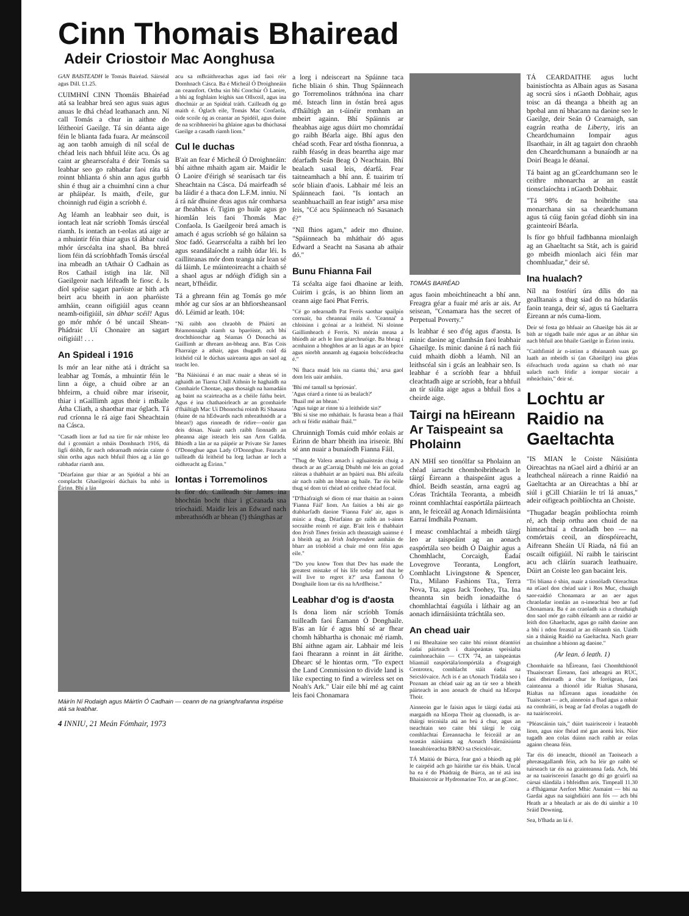Cinn Thomais Bhairead
Adeir Criostoir Mac Aonghusa
GAN BAISTEADH le Tomás Bairéad. Sáirséal agus Dill. £1.25.
CUIMHNÍ CINN Thomáis Bhairéad atá sa leabhar breá seo agus suas agus anuas le dhá chéad leathanach ann. Ní call Tomás a chur in aithne do léitheoirí Gaeilge. Tá sin déanta aige féin le blianta fada fuara. Ar meánscoil ag aon taobh amuigh di níl scéal de chéad leis nach bhfuil léite acu. Ós ag caint ar ghearrscéalta é deir Tomás sa leabhar seo go rabhadar faoi ráta tá roinnt bhlianta ó shin ann agus gurbh shin é thug air a chuimhní cinn a chur ar pháipéar. Is maith, d'eile, gur choinnigh rud éigin a scríobh é.
Ag léamh an leabhair seo duit, is iontach leat nár scríobh Tomás úrscéal riamh. Is iontach an t-eolas atá aige ar a mhuintir féin thiar agus tá ábhar cuid mhór úrscéalta ina shaol. Ba bhreá liom féin dá scríobhfadh Tomás úrscéal ina mbeadh an tAthair Ó Cadhain as Ros Cathail istigh ina lár. Níl Gaeilgeoir nach léifeadh le fiosc é. Is díol spéise sagart paróiste ar bith ach beirt acu bheith in aon pharóiste amháin, ceann oifigiúil agus ceann neamh-oifigiúil, sin ábhar scéil! Agus go mór mhór ó bé uncail Shean-Phádraic Uí Chonaire an sagart oifigiúil! . . .
An Spideal i 1916
Is mór an lear nithe atá i dtrácht sa leabhar ag Tomás, a mhuintir féin le linn a óige, a chuid oibre ar an bhfeirm, a chuid oibre mar iriseoir, thiar i nGaillimh agus thoir i mBaile Átha Cliath, a shaothar mar óglach. Tá rud críonna le rá aige faoi Sheachtain na Cásca.
"Casadh liom ar fud na tíre fir nár mhiste leo dul i gcontúirt a mbáis Domhnach 1916, dá ligfí dóibh, fir nach ndearnadh mórán cainte ó shin orthu agus nach bhfuil fhios ag a lán go rabhadar riamh ann.
"Déarfainn gur thiar ar an Spidéal a bhí an complacht Ghaeilgeoirí dúchais ba mhó in Éirinn. Bhí a lán
acu sa mBráithreachas agus iad faoi réir Domhnach Cásca. Ba é Micheál Ó Droighneáin an ceannfort. Orthu sin bhí Conchúr Ó Laoire, a bhí ag foghlaim leighis san Ollscoil, agus ina dhochtúir ar an Spidéal tráth. Cailleadh óg go maith é. Óglach eile, Tomás Mac Confaola, oide scoile óg as ceantar an Spidéil, agus duine de na scríbhneoirí ba ghlaine agus ba dhúchasaí Gaeilge a casadh riamh liom."
Cul le duchas
B'ait an fear é Micheál Ó Droighneáin: bhí aithne mhaith agam air. Maidir le Ó Laoire d'éirigh sé searúsach tar éis Sheachtain na Cásca. Dá mairfeadh sé ba láidir é a thaca don L.F.M. inniu. Ní á rá nár dhuine deas agus nár comharsa ar fheabhas é. Tigim go huile agus go hiomlán leis faoi Thomás Mac Confaola. Is Gaeilgeoir breá amach is amach é agus scríobh sé go hálainn sa Stoc fadó. Gearrscéalta a raibh brí leo agus seandálaíocht a raibh údar léi. Is cailliteanas mór dom teanga nár lean sé dá láimh. Le múinteoireacht a chaith sé a shaol agus ar ndóigh d'ídigh sin a neart, b'fhéidir.
Tá a ghreann féin ag Tomás go mór mhór ag cur síos ar an bhfiorsheansaol dó. Léimid ar leath. 104:
"Ní raibh aon chraobh de Pháirtí an Réamonnaigh riamh sa bparóiste, ach bhí drochthionchar ag Séamas Ó Donnchú as Gaillimh ar dhream an-bheag ann. B'as Cois Fharraige a athair, agus thugadh cuid dá leithéid cúl le dúchas uaireanta agus an saol ag teacht leo.
"Ba Náisiúnaí é an mac nuair a sheas sé in aghaidh an Tiarna Chill Aithnín le haghaidh na Comhairle Chontae, agus thosaigh na hamadáin ag baint na scairteacha as a chéile fúthu beirt. Agus é ina chathaoirleach ar an gcomhairle d'fháiltigh Mac Uí Dhonnchú roimh Rí Shasana (duine de na hEdwards nach mbreathnódh ar a bhean!) agus rinneadh de ridire—onóir gan deis dósan. Nuair nach raibh fionnadh an pheanna aige isteach leis san Arm Gallda. Bhíodh a lán ar na páipéir ar Private Sir James O'Donoghue agus Lady O'Donoghue. Fearacht tuilleadh dá leithéid ba lorg lachan ar loch a oidhreacht ag Éirinn."
Iontas i Torremolinos
Is fíor dó. Cailleadh Sir James ina bhochtán bocht thiar i gCeanada sna tríochaidí. Maidir leis an Edward nach mbreathnódh ar bhean (!) thángthas ar
a lorg i ndeisceart na Spáinne taca fiche bliain ó shin. Thug Spáinneach go Torremolinos tráthnóna ina charr mé. Isteach linn in óstán breá agus d'fháiltigh an t-úinéir romham an mbeirt againn. Bhí Spáinnis ar fheabhas aige agus dúirt mo chomrádaí go raibh Béarla aige. Bhí agus den chéad scoth. Fear ard tóstha fionnrua, a raibh féasóg in deas bearrtha aige mar déarfadh Seán Beag Ó Neachtain. Bhí bealach uasal leis, déarfá. Fear taitneamhach a bhí ann. É tuairim trí scór bliain d'aois. Labhair mé leis an Spáinneach faoi. "Is iontach an seanbhuachaill an fear istigh" arsa mise leis, "Cé acu Spáinneach nó Sasanach é?"
"Níl fhios agam," adeir mo dhuine. "Spáinneach ba mháthair dó agus Edward a Seacht na Sasana ab athair dó."
Bunu Fhianna Fail
Tá scéalta aige faoi dhaoine ar leith. Cuirim i gcás, is ao bhinn liom an ceann aige faoi Phat Ferris.
"Cé go ndearnadh Pat Ferris saothar spailpín corruair, ba cheannaí mála é. 'Ceannaí' a chloisinn i gcónaí ar a leithéid. Ní sloinne Gaillimheach é Ferris. Ní mórán measa a bhíodh air ach le linn géarchruóige. Ba bheag í acmhainn a bhogbhos ar an lá agus ar an bpíce agus níorbh annamh ag éagaoin bolscóideacha é."
'Ní fhaca muid leis na cianta thú,' arsa gaol dom leis uair amháin.
'Bhí mé tamall sa bpríosún'.
'Agus céard a rinne tú as bealach?'
'Buail mé an bhean.'
'Agus tuige ar rinne tú a leithéide sin?'
'Bhí sí sise mo mháthair. Is furasta bean a fháil ach ní féidir máthair fháil.'"
Chruinnigh Tomás cuid mhór eolais ar Éirinn de bharr bheith ina iriseoir. Bhí sé ann nuair a bunaíodh Fianna Fáil.
"Thug de Valera amach i ngluaisteán chuig a theach ar an gCarraig Dhubh mé leis an gcéad ráiteas a thabhairt ar an bpáirtí nua. Bhí aifeála air nach raibh an bhean ag baile. Tar éis béile thug sé dom trí chéad nó ceithre chéad focal.
"D'fhiafraigh sé díom cé mar thaitin an t-ainm 'Fianna Fáil' liom. An faitíos a bhí air go dtabharfadh daoine 'Fianna Fale' air, agus is minic a thug. Déarfainn go raibh an t-ainm socraithe roimh ré aige. B'ait leis é thabhairt don Irish Times freisin ach theastaigh uaimse é a bheith ag an Irish Independent amháin de bharr an trioblóid a chuir mé orm féin agus eile."
"'Do you know Tom that Dev has made the greatest mistake of his life today and that he will live to regret it?' arsa Éamonn Ó Donghaile liom tar éis na hArdfheise."
Leabhar d'og is d'aosta
Is dona liom nár scríobh Tomás tuilleadh faoi Éamann Ó Donghaile. B'as an Iúr é agus bhí sé ar fhear chomh hábhartha is chonaic mé riamh. Bhí aithne agam air. Labhair mé leis faoi fhearann a roinnt in áit áirithe. Dhearc sé le hiontas orm. "To expect the Land Commission to divide land is like expecting to find a wireless set on Noah's Ark." Uair eile bhí mé ag caint leis faoi Chonamara
TOMÁS BAIRÉAD
agus faoin mboichtíneacht a bhí ann. Freagra géar a fuair mé arís ar ais. Ar seisean, "Conamara has the secret of Perpetual Poverty."
Is leabhar é seo d'óg agus d'aosta. Is minic daoine ag clamhsán faoi leabhair Ghaeilge. Is minic daoine á rá nach fiú cuid mhaith díobh a léamh. Níl an leithscéal sin i gcás an leabhair seo. Is leabhar é a scríobh fear a bhfuil cleachtadh aige ar scríobh, fear a bhfuil an tír siúlta aige agus a bhfuil fios a cheirde aige.
Tairgi na hEireann Ar Taispeaint sa Pholainn
AN MHÍ seo tionólfar sa Pholainn an chéad iarracht chomhoibritheach le táirgí Éireann a thaispeáint agus a dhíol. Beidh seastán, arna eagrú ag Córas Tráchtála Teoranta, a mbeidh roinnt comhlachtaí easpórtála páirteach ann, le feiceáil ag Aonach Idirnáisiúnta Earraí Imdhála Poznam.
I measc comhlachtaí a mbeidh táirgí leo ar taispeáint ag an aonach easpórtála seo beidh Ó Daighir agus a Chomhlacht, Corcaigh, Éadaí Lovegrove Teoranta, Longfort, Comhlacht Livingstone & Spencer, Tta., Milano Fashions Tta., Terra Nova, Tta. agus Jack Toohey, Tta. Ina theannta sin beidh ionadaithe ó chomhlachtaí éagsúla i láthair ag an aonach idirnáisiúnta tráchtála seo.
An chead uair
I mí Bhealtaine seo caite bhí roinnt déantóirí éadaí páirteach i dtaispeántas speisialta cuimhneacháin — CTX '74, an taispeántas bliantúil easpórtála/iompórtála a d'eagraigh Centrotex, comhlacht stáit éadaí na Seicslóvaice. Ach is é an tAonach Trádála seo i Poznam an chéad uair ag an tír seo a bheith páirteach in aon aonach de chuid na hEorpa Thoir.
Ainneoin gur le faisin agus le táirgí éadaí atá margaidh na hEorpa Thoir ag cluonadh, is ar-tháirgí teicniúla atá an brú á chur, agus an tseachtain seo caite bhí táirgí le cúig comhlachtaí Éireannacha le feiceáil ar an seastán náisiúnta ag Aonach Idirnáisiúnta Innealtóireachta BRNO sa tSeicslóvaic.
TÁ Maitiú de Búrca, fear gnó a bhíodh ag plé le cairpéid ach go háirithe tar éis bháis. Uncal ba ea é do Phádraig de Búrca, an té atá ina Bhainistcoir ar Hydromarine Tco. ar an gCnoc.
TÁ CEARDAITHE agus lucht bainistíochta as Albain agus as Sasana ag socrú síos i nGaoth Dobhair, agus toisc an dá theanga a bheith ag an bpobal ann ní bhacann na daoine seo le Gaeilge, deir Seán Ó Cearnaigh, san eagrán reatha de Liberty, iris an Cheardchumainn Iompair agus Ilsaothair, in ált ag tagairt don chraobh den Cheardchumann a bunaíodh ar na Doirí Beaga le déanaí.
Tá baint ag an gCeardchumann seo le ceithre mhonarcha ar an eastát tionsclaíochta i nGaoth Dobhair.
"Tá 98% de na hoibrithe sna monarchana sin sa cheardchumann agus tá cúig faoin gcéad díobh sin ina gcainteoirí Béarla.
Is fíor go bhfuil fadhbanna mionlaigh ag an Ghaeltacht sa Stát, ach is gairid go mbeidh mionlach aici féin mar chomhluadar," deir sé.
Ina hualach?
Níl na fostóirí úra dílis do na gealltanais a thug siad do na húdaráis faoin teanga, deir sé, agus tá Gaeltarra Éireann ar nós cuma-liom.
Deir sé fosta go bhfuair an Ghaeilge bás áit ar bith ar tógadh baile mór agus ar an ábhar sin nach bhfuil aon bhaile Gaeilge in Éirinn inniu.
"Caithfimid ár n-intinn a dhéanamh suas go luath an mbeidh sí (an Ghaeilge) ina gléas éifeachtach troda againn sa chath nó mar ualach nach féidir a iompar siocair a mheáchain," deir sé.
Lochtu ar Raidio na Gaeltachta
"IS MIAN le Coiste Náisiúnta Oireachtas na nGael aird a dhíriú ar an leathcheal náireach a rinne Raidió na Gaeltachta ar an Oireachtas a bhí ar siúl i gCill Chiaráin le trí lá anuas," adeir oifigeach poiblíochta an Choiste.
"Thugadar beagán poiblíochta roimh ré, ach theip orthu aon chuid de na himeachtaí a chraoladh beo — na comórtais ceoil, an díospóireacht, Aifreann Sheáin Uí Riada, ná fiú an oscailt oifigiúil. Ní raibh le tairiscint acu ach cláirín suarach leathuaire. Dúirt an Coiste leo gan bacaint leis.
"Trí bliana ó shin, nuair a tionóladh Oireachtas na nGael don chéad uair i Ros Muc, chuaigh saor-raidió Chonamara ar an aer agus chraoladar iomlán an n-imeachtaí beo ar fud Chonamara. Ba é an craoladh sin a chruthaigh don saol mór go raibh éileamh ann ar raidió ar leith don Ghaeltacht, agus go raibh daoine ann a bhí i ndon freastal ar an éileamh sin. Uaidh sin a tháinig Raidió na Gaeltachta. Nach gearr an chuimhne a bhíonn ag daoine."
(Ar lean. ó leath. 1)
Chomhairle na hÉireann, faoi Chomhthionól Thuaisceart Éireann, faoi atheagrú an RUC, faoi dheireadh a chur le foréigean, faoi cainteanna a thionól idir Rialtas Shasana, Rialtas na hÉireann agus ionadaithe ón Tuaisceart — ach, ainneoin a fhad agus a mhair na comhráití, is beag ar fad d'eolas a tugadh do na tuairisceoirí.
"Pléascáinín tais," dúirt tuairisceoir i leataobh liom, agus níor fhéad mé gan aontú leis. Níor tugadh aon colas dúinn nach raibh ar eolas againn cheana féin.
Tar éis dó imeacht, thionól an Taoiseach a phreasagallamh féin, ach ba léir go raibh sé tuirseach tar éis na gcainteanna fada. Ach, bhí ar na tuairisceoirí fanacht go dtí go gcuirfí na cúrsaí slándála i bhfeidhm arís. Timpeall 11.30 a d'fhágamar Aerfort Mhic Asmaint — bhí na Gardaí agus na saighdiúirí ann fós — ach bhí Heath ar a bhealach ar ais do dtí uimhir a 10 Sráid Downing.
Sea, b'fhada an lá é.
Máirín Ní Rodaigh agus Máirtín Ó Cadhain — ceann de na grianghrafanna inspéise atá sa leabhar.
4 INNIU, 21 Meán Fómhair, 1973